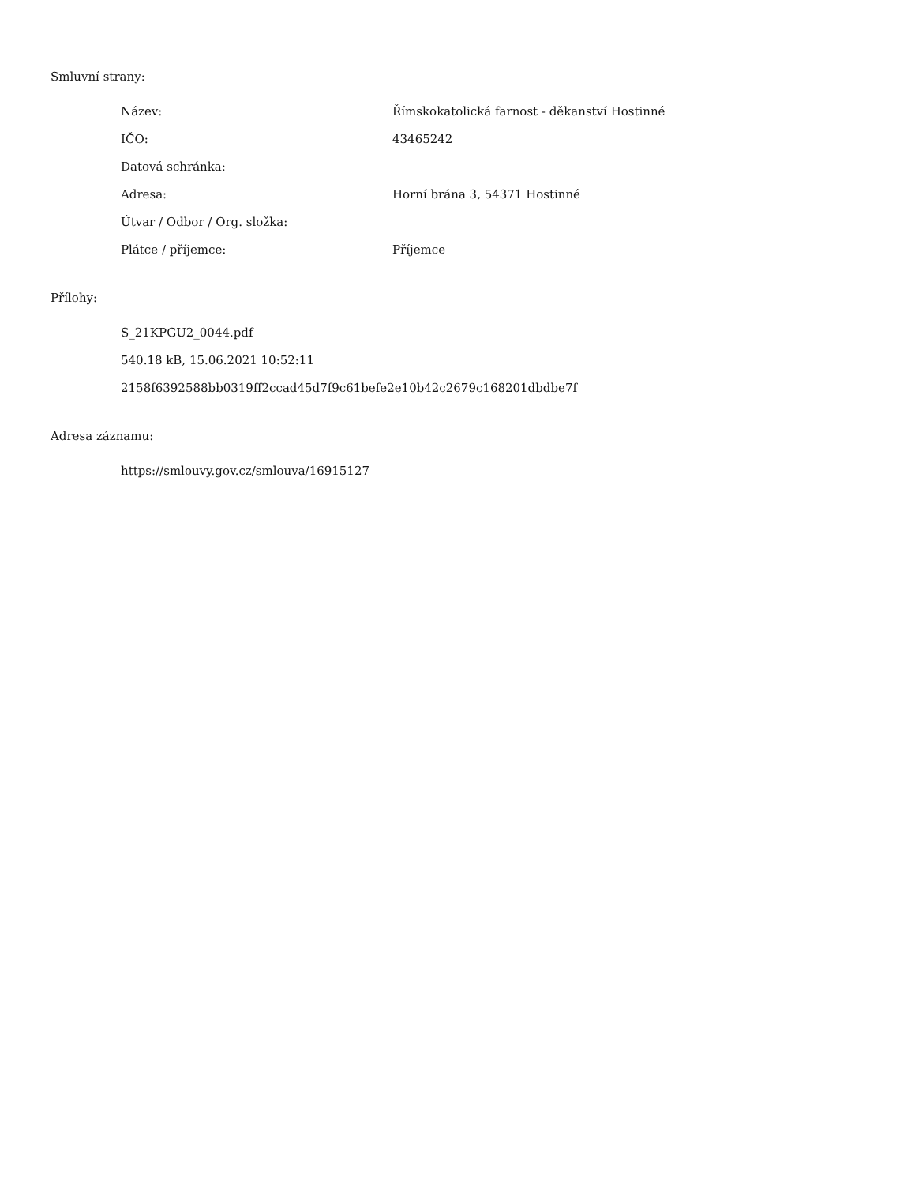Smluvní strany:
| Název: | Římskokatolická farnost - děkanství Hostinné |
| IČO: | 43465242 |
| Datová schránka: | |
| Adresa: | Horní brána 3, 54371 Hostinné |
| Útvar / Odbor / Org. složka: | |
| Plátce / příjemce: | Příjemce |
Přílohy:
S_21KPGU2_0044.pdf
540.18 kB, 15.06.2021 10:52:11
2158f6392588bb0319ff2ccad45d7f9c61befe2e10b42c2679c168201dbdbe7f
Adresa záznamu:
https://smlouvy.gov.cz/smlouva/16915127